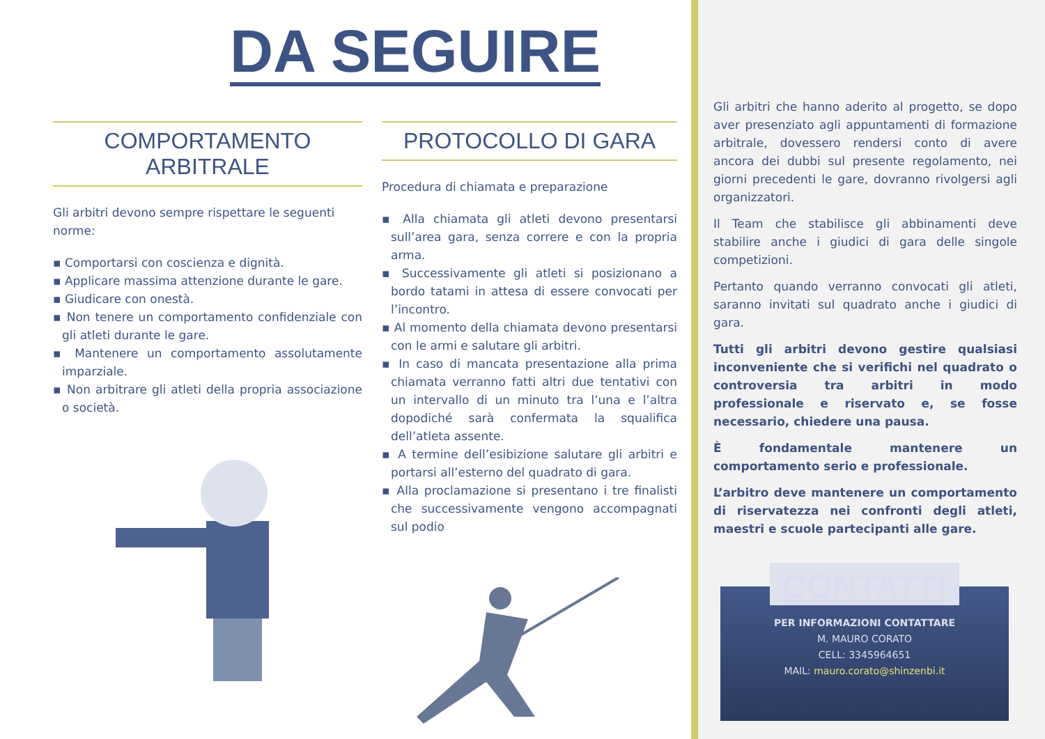DA SEGUIRE
COMPORTAMENTO ARBITRALE
Gli arbitri devono sempre rispettare le seguenti norme:
▪ Comportarsi con coscienza e dignità.
▪ Applicare massima attenzione durante le gare.
▪ Giudicare con onestà.
▪ Non tenere un comportamento confidenziale con gli atleti durante le gare.
▪ Mantenere un comportamento assolutamente imparziale.
▪ Non arbitrare gli atleti della propria associazione o società.
PROTOCOLLO DI GARA
Procedura di chiamata e preparazione
▪ Alla chiamata gli atleti devono presentarsi sull’area gara, senza correre e con la propria arma.
▪ Successivamente gli atleti si posizionano a bordo tatami in attesa di essere convocati per l’incontro.
▪ Al momento della chiamata devono presentarsi con le armi e salutare gli arbitri.
▪ In caso di mancata presentazione alla prima chiamata verranno fatti altri due tentativi con un intervallo di un minuto tra l’una e l’altra dopodiché sarà confermata la squalifica dell’atleta assente.
▪ A termine dell’esibizione salutare gli arbitri e portarsi all’esterno del quadrato di gara.
▪ Alla proclamazione si presentano i tre finalisti che successivamente vengono accompagnati sul podio
Gli arbitri che hanno aderito al progetto, se dopo aver presenziato agli appuntamenti di formazione arbitrale, dovessero rendersi conto di avere ancora dei dubbi sul presente regolamento, nei giorni precedenti le gare, dovranno rivolgersi agli organizzatori.
Il Team che stabilisce gli abbinamenti deve stabilire anche i giudici di gara delle singole competizioni.
Pertanto quando verranno convocati gli atleti, saranno invitati sul quadrato anche i giudici di gara.
Tutti gli arbitri devono gestire qualsiasi inconveniente che si verifichi nel quadrato o controversia tra arbitri in modo professionale e riservato e, se fosse necessario, chiedere una pausa.
È fondamentale mantenere un comportamento serio e professionale.
L’arbitro deve mantenere un comportamento di riservatezza nei confronti degli atleti, maestri e scuole partecipanti alle gare.
CONTATTI
PER INFORMAZIONI CONTATTARE
M. MAURO CORATO
CELL: 3345964651
MAIL: mauro.corato@shinzenbi.it